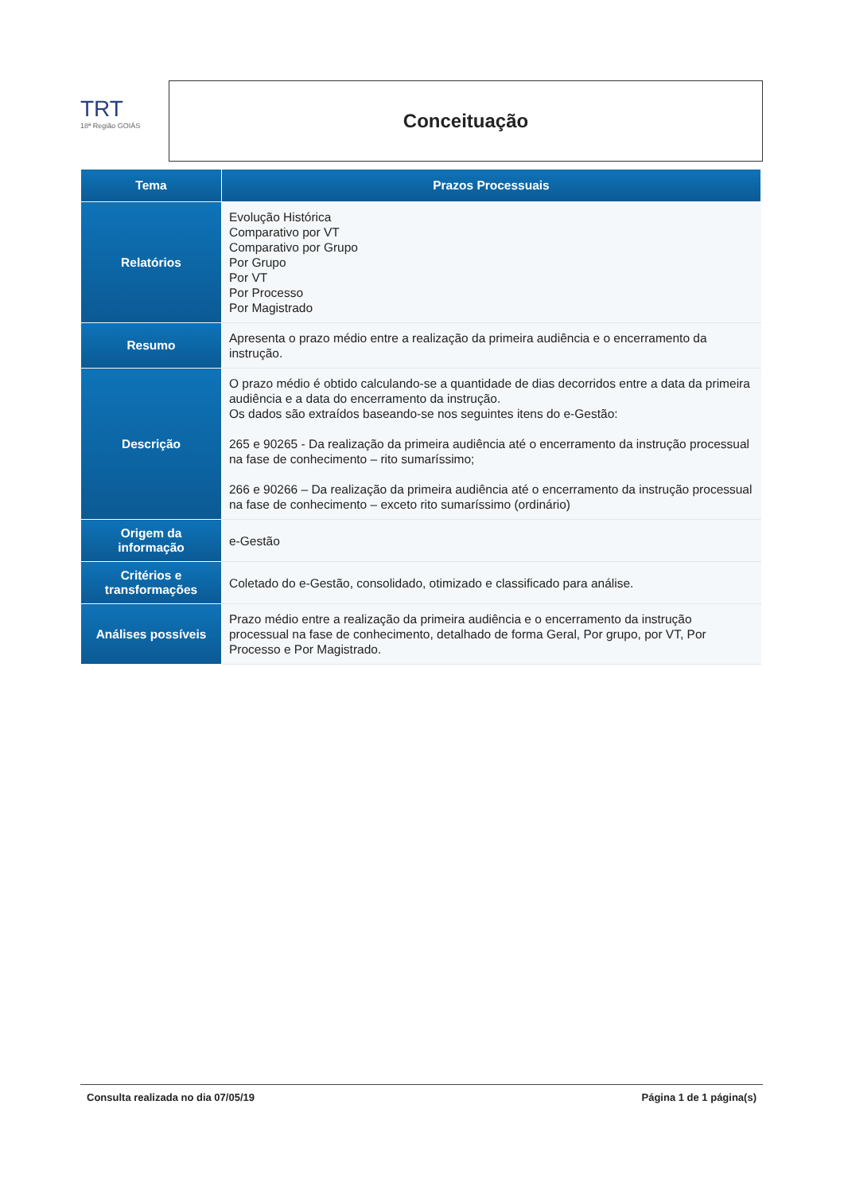TRT
18ª Região GOIÁS
Conceituação
| Tema | Prazos Processuais |
| --- | --- |
| Relatórios | Evolução Histórica Comparativo por VT Comparativo por Grupo Por Grupo Por VT Por Processo Por Magistrado |
| Resumo | Apresenta o prazo médio entre a realização da primeira audiência e o encerramento da instrução. |
| Descrição | O prazo médio é obtido calculando-se a quantidade de dias decorridos entre a data da primeira audiência e a data do encerramento da instrução. Os dados são extraídos baseando-se nos seguintes itens do e-Gestão: 265 e 90265 - Da realização da primeira audiência até o encerramento da instrução processual na fase de conhecimento – rito sumaríssimo; 266 e 90266 – Da realização da primeira audiência até o encerramento da instrução processual na fase de conhecimento – exceto rito sumaríssimo (ordinário) |
| Origem da informação | e-Gestão |
| Critérios e transformações | Coletado do e-Gestão, consolidado, otimizado e classificado para análise. |
| Análises possíveis | Prazo médio entre a realização da primeira audiência e o encerramento da instrução processual na fase de conhecimento, detalhado de forma Geral, Por grupo, por VT, Por Processo e Por Magistrado. |
Consulta realizada no dia 07/05/19 Página 1 de 1 página(s)